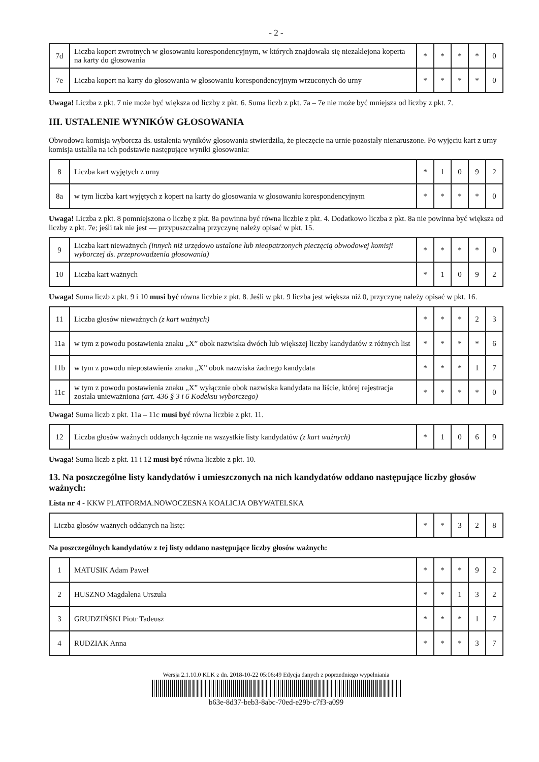- 2 -
| 7d | Liczba kopert zwrotnych w głosowaniu korespondencyjnym, w których znajdowała się niezaklejona koperta na karty do głosowania | * | * | * | * | 0 |
| 7e | Liczba kopert na karty do głosowania w głosowaniu korespondencyjnym wrzuconych do urny | * | * | * | * | 0 |
Uwaga! Liczba z pkt. 7 nie może być większa od liczby z pkt. 6. Suma liczb z pkt. 7a – 7e nie może być mniejsza od liczby z pkt. 7.
III. USTALENIE WYNIKÓW GŁOSOWANIA
Obwodowa komisja wyborcza ds. ustalenia wyników głosowania stwierdziła, że pieczęcie na urnie pozostały nienaruszone. Po wyjęciu kart z urny komisja ustaliła na ich podstawie następujące wyniki głosowania:
| 8 | Liczba kart wyjętych z urny | * | 1 | 0 | 9 | 2 |
| 8a | w tym liczba kart wyjętych z kopert na karty do głosowania w głosowaniu korespondencyjnym | * | * | * | * | 0 |
Uwaga! Liczba z pkt. 8 pomniejszona o liczbę z pkt. 8a powinna być równa liczbie z pkt. 4. Dodatkowo liczba z pkt. 8a nie powinna być większa od liczby z pkt. 7e; jeśli tak nie jest — przypuszczalną przyczynę należy opisać w pkt. 15.
| 9 | Liczba kart nieważnych (innych niż urzędowo ustalone lub nieopatrzonych pieczęcią obwodowej komisji wyborczej ds. przeprowadzenia głosowania) | * | * | * | * | 0 |
| 10 | Liczba kart ważnych | * | 1 | 0 | 9 | 2 |
Uwaga! Suma liczb z pkt. 9 i 10 musi być równa liczbie z pkt. 8. Jeśli w pkt. 9 liczba jest większa niż 0, przyczynę należy opisać w pkt. 16.
| 11 | Liczba głosów nieważnych (z kart ważnych) | * | * | * | 2 | 3 |
| 11a | w tym z powodu postawienia znaku „X” obok nazwiska dwóch lub większej liczby kandydatów z różnych list | * | * | * | * | 6 |
| 11b | w tym z powodu niepostawienia znaku „X” obok nazwiska żadnego kandydata | * | * | * | 1 | 7 |
| 11c | w tym z powodu postawienia znaku „X” wyłącznie obok nazwiska kandydata na liście, której rejestracja została unieważniona (art. 436 § 3 i 6 Kodeksu wyborczego) | * | * | * | * | 0 |
Uwaga! Suma liczb z pkt. 11a – 11c musi być równa liczbie z pkt. 11.
| 12 | Liczba głosów ważnych oddanych łącznie na wszystkie listy kandydatów (z kart ważnych) | * | 1 | 0 | 6 | 9 |
Uwaga! Suma liczb z pkt. 11 i 12 musi być równa liczbie z pkt. 10.
13. Na poszczególne listy kandydatów i umieszczonych na nich kandydatów oddano następujące liczby głosów ważnych:
Lista nr 4 - KKW PLATFORMA.NOWOCZESNA KOALICJA OBYWATELSKA
| Liczba głosów ważnych oddanych na listę: | * | * | 3 | 2 | 8 |
Na poszczególnych kandydatów z tej listy oddano następujące liczby głosów ważnych:
| 1 | MATUSIK Adam Paweł | * | * | * | 9 | 2 |
| 2 | HUSZNO Magdalena Urszula | * | * | 1 | 3 | 2 |
| 3 | GRUDZIŃSKI Piotr Tadeusz | * | * | * | 1 | 7 |
| 4 | RUDZIAK Anna | * | * | * | 3 | 7 |
Wersja 2.1.10.0 KLK z dn. 2018-10-22 05:06:49 Edycja danych z poprzedniego wypełniania
b63e-8d37-beb3-8abc-70ed-e29b-c7f3-a099